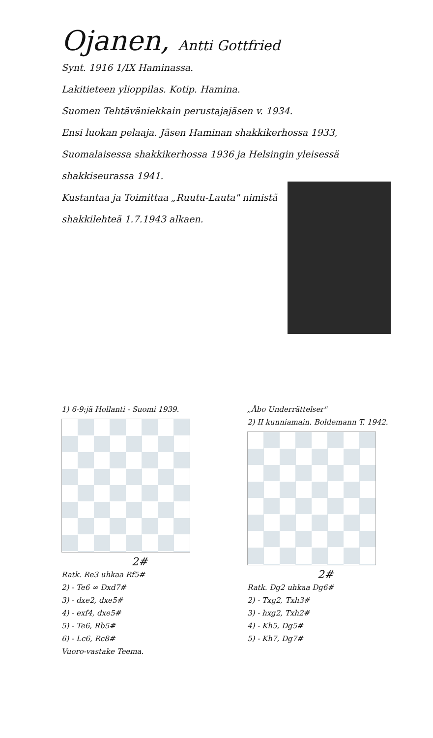Ojanen, Antti Gottfried
Synt. 1916 1/IX Haminassa.
Lakitieteen ylioppilas. Kotip. Hamina.
Suomen Tehtäväniekkain perustajajäsen v. 1934.
Ensi luokan pelaaja. Jäsen Haminan shakkikerhossa 1933, Suomalaisessa shakkikerhossa 1936 ja Helsingin yleisessä shakkiseurassa 1941.
Kustantaa ja Toimittaa „Ruutu-Lauta" nimistä shakkilehteä 1.7.1943 alkaen.
1) 6-9:jä Hollanti - Suomi 1939.
2#
Ratk. Re3 uhkaa Rf5#
2) - Te6 ∞ Dxd7#
3) - dxe2, dxe5#
4) - exf4, dxe5#
5) - Te6, Rb5#
6) - Lc6, Rc8#
Vuoro-vastake Teema.
„Åbo Underrättelser"
2) II kunniamain. Boldemann T. 1942.
2#
Ratk. Dg2 uhkaa Dg6#
2) - Txg2, Txh3#
3) - hxg2, Txh2#
4) - Kh5, Dg5#
5) - Kh7, Dg7#